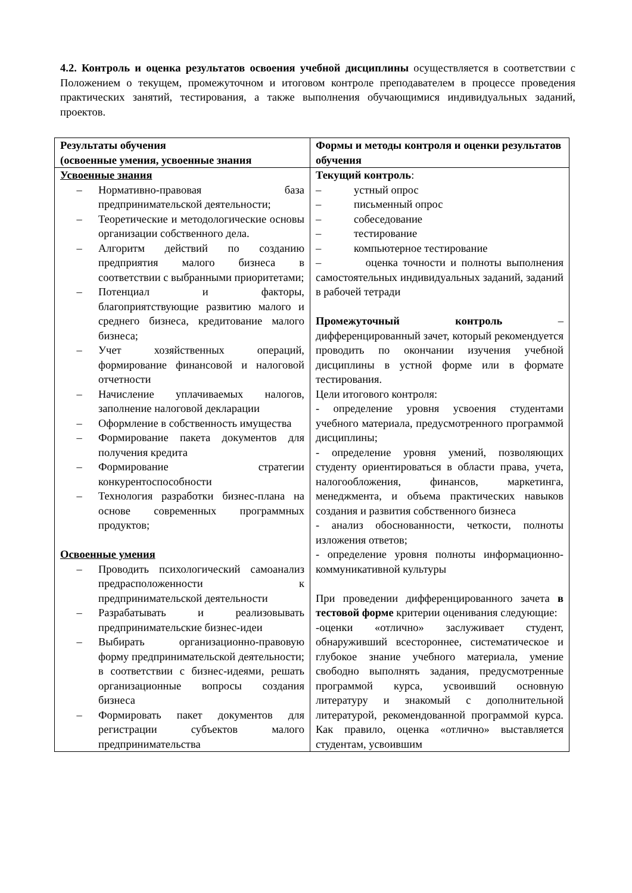4.2. Контроль и оценка результатов освоения учебной дисциплины осуществляется в соответствии с Положением о текущем, промежуточном и итоговом контроле преподавателем в процессе проведения практических занятий, тестирования, а также выполнения обучающимися индивидуальных заданий, проектов.
| Результаты обучения (освоенные умения, усвоенные знания | Формы и методы контроля и оценки результатов обучения |
| --- | --- |
| Усвоенные знания – Нормативно-правовая база предпринимательской деятельности; – Теоретические и методологические основы организации собственного дела. – Алгоритм действий по созданию предприятия малого бизнеса в соответствии с выбранными приоритетами; – Потенциал и факторы, благоприятствующие развитию малого и среднего бизнеса, кредитование малого бизнеса; – Учет хозяйственных операций, формирование финансовой и налоговой отчетности – Начисление уплачиваемых налогов, заполнение налоговой декларации – Оформление в собственность имущества – Формирование пакета документов для получения кредита – Формирование стратегии конкурентоспособности – Технология разработки бизнес-плана на основе современных программных продуктов; Освоенные умения – Проводить психологический самоанализ предрасположенности к предпринимательской деятельности – Разрабатывать и реализовывать предпринимательские бизнес-идеи – Выбирать организационно-правовую форму предпринимательской деятельности; в соответствии с бизнес-идеями, решать организационные вопросы создания бизнеса – Формировать пакет документов для регистрации субъектов малого предпринимательства | Текущий контроль : – устный опрос – письменный опрос – собеседование – тестирование – компьютерное тестирование – оценка точности и полноты выполнения самостоятельных индивидуальных заданий, заданий в рабочей тетради Промежуточный контроль – дифференцированный зачет, который рекомендуется проводить по окончании изучения учебной дисциплины в устной форме или в формате тестирования. Цели итогового контроля: - определение уровня усвоения студентами учебного материала, предусмотренного программой дисциплины; - определение уровня умений, позволяющих студенту ориентироваться в области права, учета, налогообложения, финансов, маркетинга, менеджмента, и объема практических навыков создания и развития собственного бизнеса - анализ обоснованности, четкости, полноты изложения ответов; - определение уровня полноты информационно-коммуникативной культуры При проведении дифференцированного зачета в тестовой форме критерии оценивания следующие: -оценки «отлично» заслуживает студент, обнаруживший всестороннее, систематическое и глубокое знание учебного материала, умение свободно выполнять задания, предусмотренные программой курса, усвоивший основную литературу и знакомый с дополнительной литературой, рекомендованной программой курса. Как правило, оценка «отлично» выставляется студентам, усвоившим |